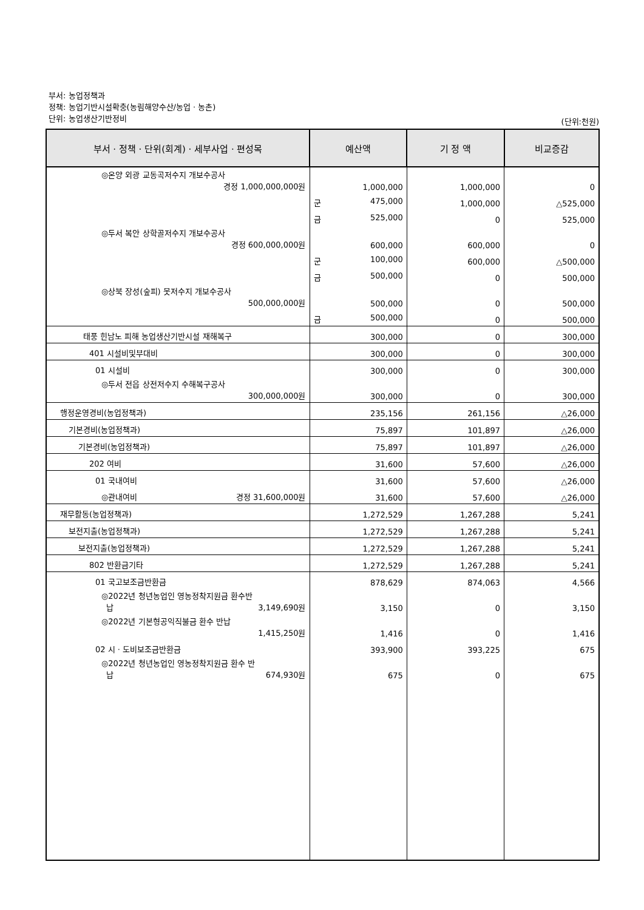부서: 농업정책과
정책: 농업기반시설확충(농림해양수산/농업 · 농촌)
단위: 농업생산기반정비
(단위:천원)
| 부서 · 정책 · 단위(회계) · 세부사업 · 편성목 | 예산액 | 기 정 액 | 비교증감 |
| --- | --- | --- | --- |
| ◎온양 외광 교동곡저수지 개보수공사 경정 1,000,000,000원 | 1,000,000 | 1,000,000 | 0 |
| | 군 475,000 | 1,000,000 | △525,000 |
| | 금 525,000 | 0 | 525,000 |
| ◎두서 복안 상학골저수지 개보수공사 경정 600,000,000원 | 600,000 | 600,000 | 0 |
| | 군 100,000 | 600,000 | △500,000 |
| | 금 500,000 | 0 | 500,000 |
| ◎상북 장성(숲피) 못저수지 개보수공사 500,000,000원 | 500,000 | 0 | 500,000 |
| | 금 500,000 | 0 | 500,000 |
| 태풍 힌남노 피해 농업생산기반시설 재해복구 | 300,000 | 0 | 300,000 |
| 401 시설비및부대비 | 300,000 | 0 | 300,000 |
| 01 시설비 | 300,000 | 0 | 300,000 |
| ◎두서 전읍 상전저수지 수해복구공사 300,000,000원 | 300,000 | 0 | 300,000 |
| 행정운영경비(농업정책과) | 235,156 | 261,156 | △26,000 |
| 기본경비(농업정책과) | 75,897 | 101,897 | △26,000 |
| 기본경비(농업정책과) | 75,897 | 101,897 | △26,000 |
| 202 여비 | 31,600 | 57,600 | △26,000 |
| 01 국내여비 | 31,600 | 57,600 | △26,000 |
| ◎관내여비 경정 31,600,000원 | 31,600 | 57,600 | △26,000 |
| 재무활동(농업정책과) | 1,272,529 | 1,267,288 | 5,241 |
| 보전지출(농업정책과) | 1,272,529 | 1,267,288 | 5,241 |
| 보전지출(농업정책과) | 1,272,529 | 1,267,288 | 5,241 |
| 802 반환금기타 | 1,272,529 | 1,267,288 | 5,241 |
| 01 국고보조금반환금 | 878,629 | 874,063 | 4,566 |
| ◎2022년 청년농업인 영농정착지원금 환수반 납 3,149,690원 | 3,150 | 0 | 3,150 |
| ◎2022년 기본형공익직불금 환수 반납 1,415,250원 | 1,416 | 0 | 1,416 |
| 02 시 · 도비보조금반환금 | 393,900 | 393,225 | 675 |
| ◎2022년 청년농업인 영농정착지원금 환수 반 납 674,930원 | 675 | 0 | 675 |